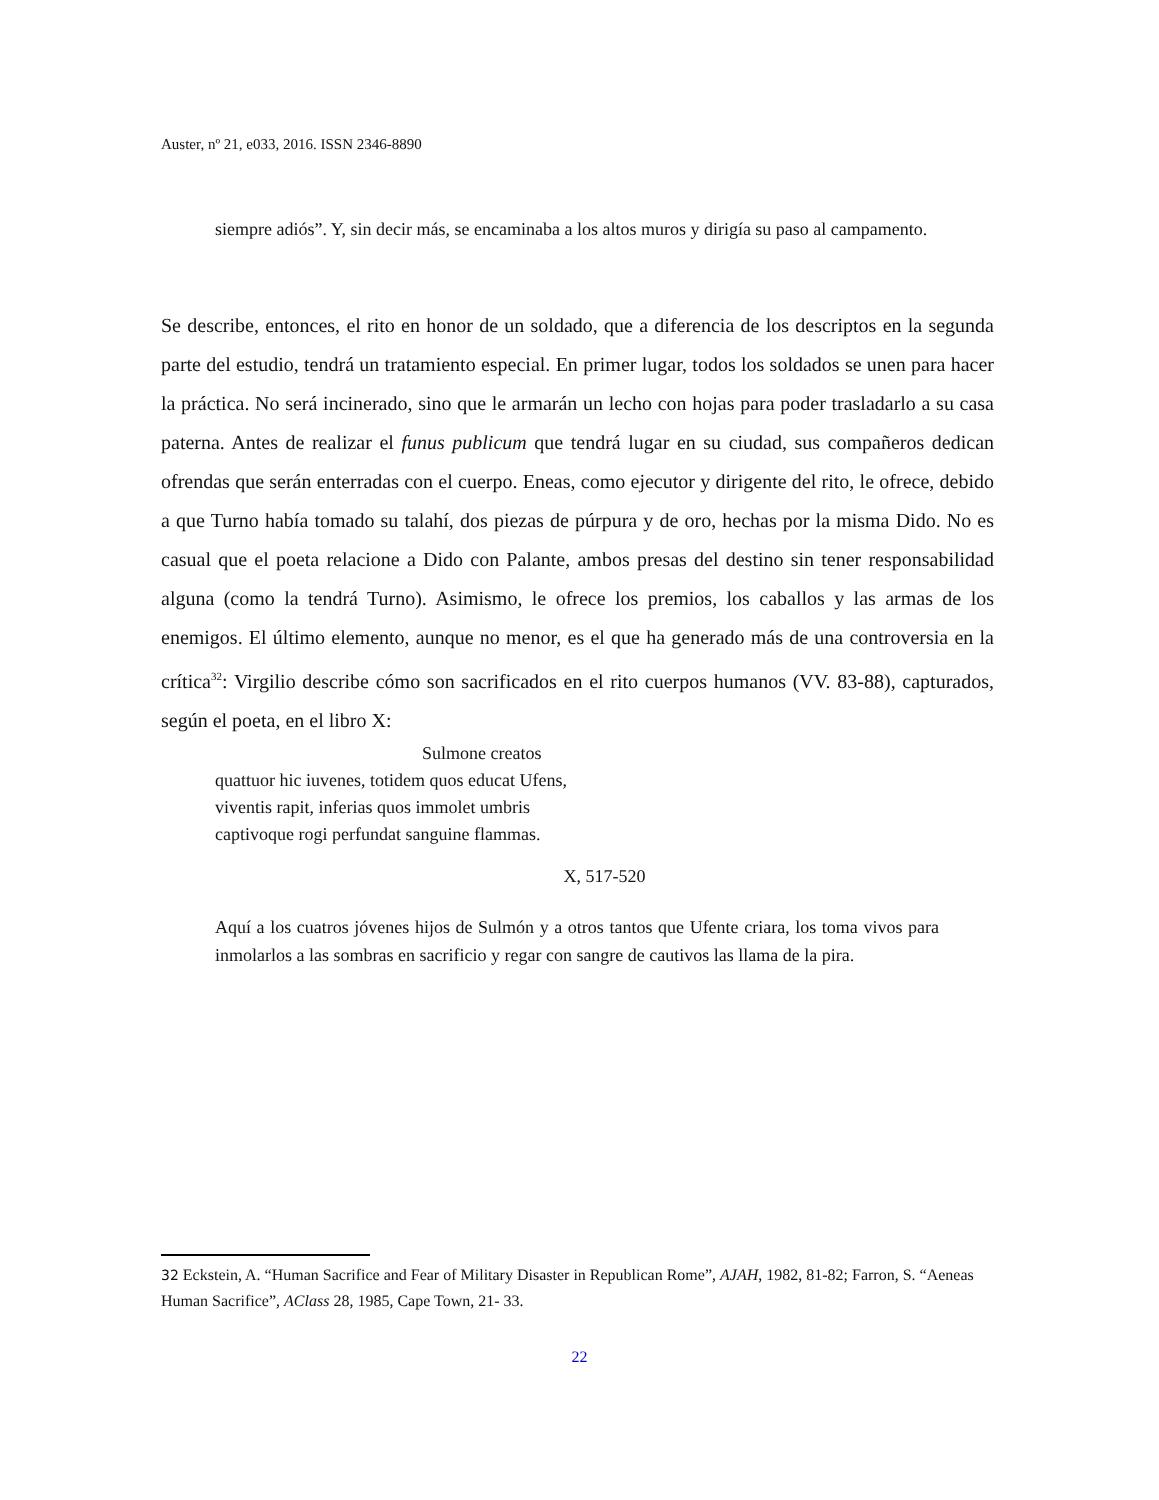Auster, nº 21, e033, 2016. ISSN 2346-8890
siempre adiós”. Y, sin decir más, se encaminaba a los altos muros y dirigía su paso al campamento.
Se describe, entonces, el rito en honor de un soldado, que a diferencia de los descriptos en la segunda parte del estudio, tendrá un tratamiento especial. En primer lugar, todos los soldados se unen para hacer la práctica. No será incinerado, sino que le armarán un lecho con hojas para poder trasladarlo a su casa paterna. Antes de realizar el funus publicum que tendrá lugar en su ciudad, sus compañeros dedican ofrendas que serán enterradas con el cuerpo. Eneas, como ejecutor y dirigente del rito, le ofrece, debido a que Turno había tomado su talahí, dos piezas de púrpura y de oro, hechas por la misma Dido. No es casual que el poeta relacione a Dido con Palante, ambos presas del destino sin tener responsabilidad alguna (como la tendrá Turno). Asimismo, le ofrece los premios, los caballos y las armas de los enemigos. El último elemento, aunque no menor, es el que ha generado más de una controversia en la crítica<sup>32</sup>: Virgilio describe cómo son sacrificados en el rito cuerpos humanos (VV. 83-88), capturados, según el poeta, en el libro X:
Sulmone creatos
quattuor hic iuvenes, totidem quos educat Ufens,
viventis rapit, inferias quos immolet umbris
captivoque rogi perfundat sanguine flammas.
X, 517-520
Aquí a los cuatros jóvenes hijos de Sulmón y a otros tantos que Ufente criara, los toma vivos para inmolarlos a las sombras en sacrificio y regar con sangre de cautivos las llama de la pira.
32 Eckstein, A. “Human Sacrifice and Fear of Military Disaster in Republican Rome”, AJAH, 1982, 81-82; Farron, S. “Aeneas Human Sacrifice”, AClass 28, 1985, Cape Town, 21- 33.
22